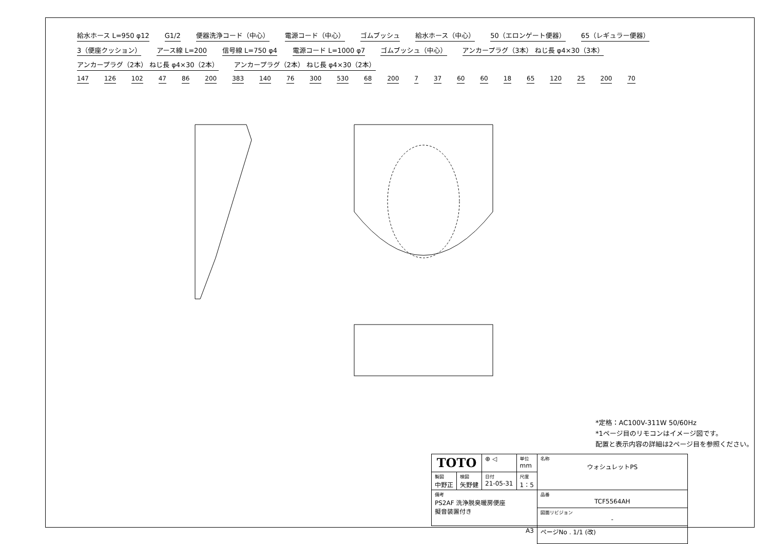給水ホース L=950 φ12 G1/2 便器洗浄コード（中心） 電源コード（中心） ゴムブッシュ 給水ホース（中心） 50（エロンゲート便器） 65（レギュラー便器） 3（便座クッション） アース線 L=200 信号線 L=750 φ4 電源コード L=1000 φ7 ゴムブッシュ（中心） アンカープラグ（3本） ねじ長 φ4×30（3本） アンカープラグ（2本） ねじ長 φ4×30（2本） アンカープラグ（2本） ねじ長 φ4×30（2本）
147 126 102 47 86 200 383 140 76 300 530 68 200 7 37 60 60 18 65 120 25 200 70
*定格：AC100V-311W 50/60Hz
*1ページ目のリモコンはイメージ図です。
配置と表示内容の詳細は2ページ目を参照ください。
| TOTO | | ⊕ ◁ | 単位 mm | 名称 ウォシュレットPS |
| 製図 中野正 | 検図 矢野健 | 日付 21-05-31 | 尺度 1：5 | |
| 備考 PS2AF 洗浄脱臭暖房便座 擬音装置付き | | | | 品番 TCF5564AH |
| | | | | 図面リビジョン - |
| A3 | | | | ページNo . 1/1 (改) |